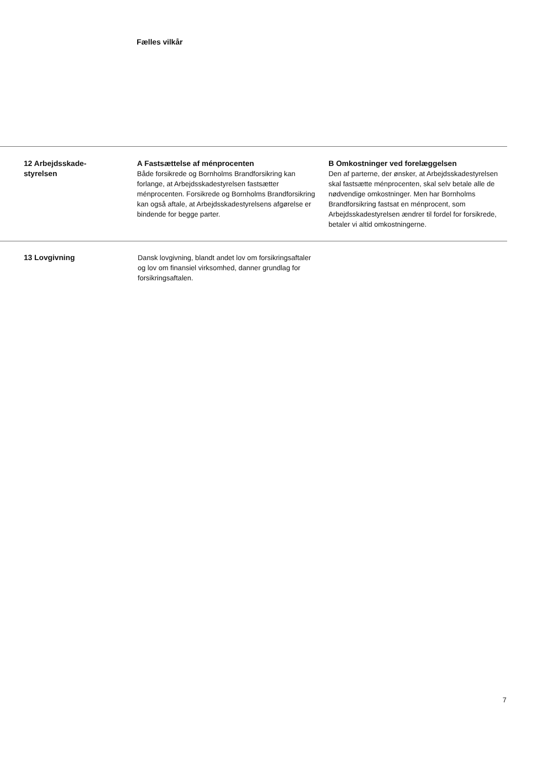Fælles vilkår
12 Arbejdsskade-
styrelsen
A Fastsættelse af ménprocenten
Både forsikrede og Bornholms Brandforsikring kan forlange, at Arbejdsskadestyrelsen fastsætter ménprocenten. Forsikrede og Bornholms Brandforsikring kan også aftale, at Arbejdsskadestyrelsens afgørelse er bindende for begge parter.
B Omkostninger ved forelæggelsen
Den af parterne, der ønsker, at Arbejdsskadestyrelsen skal fastsætte ménprocenten, skal selv betale alle de nødvendige omkostninger. Men har Bornholms Brandforsikring fastsat en ménprocent, som Arbejdsskadestyrelsen ændrer til fordel for forsikrede, betaler vi altid omkostningerne.
13 Lovgivning Dansk lovgivning, blandt andet lov om forsikringsaftaler og lov om finansiel virksomhed, danner grundlag for forsikringsaftalen.
7